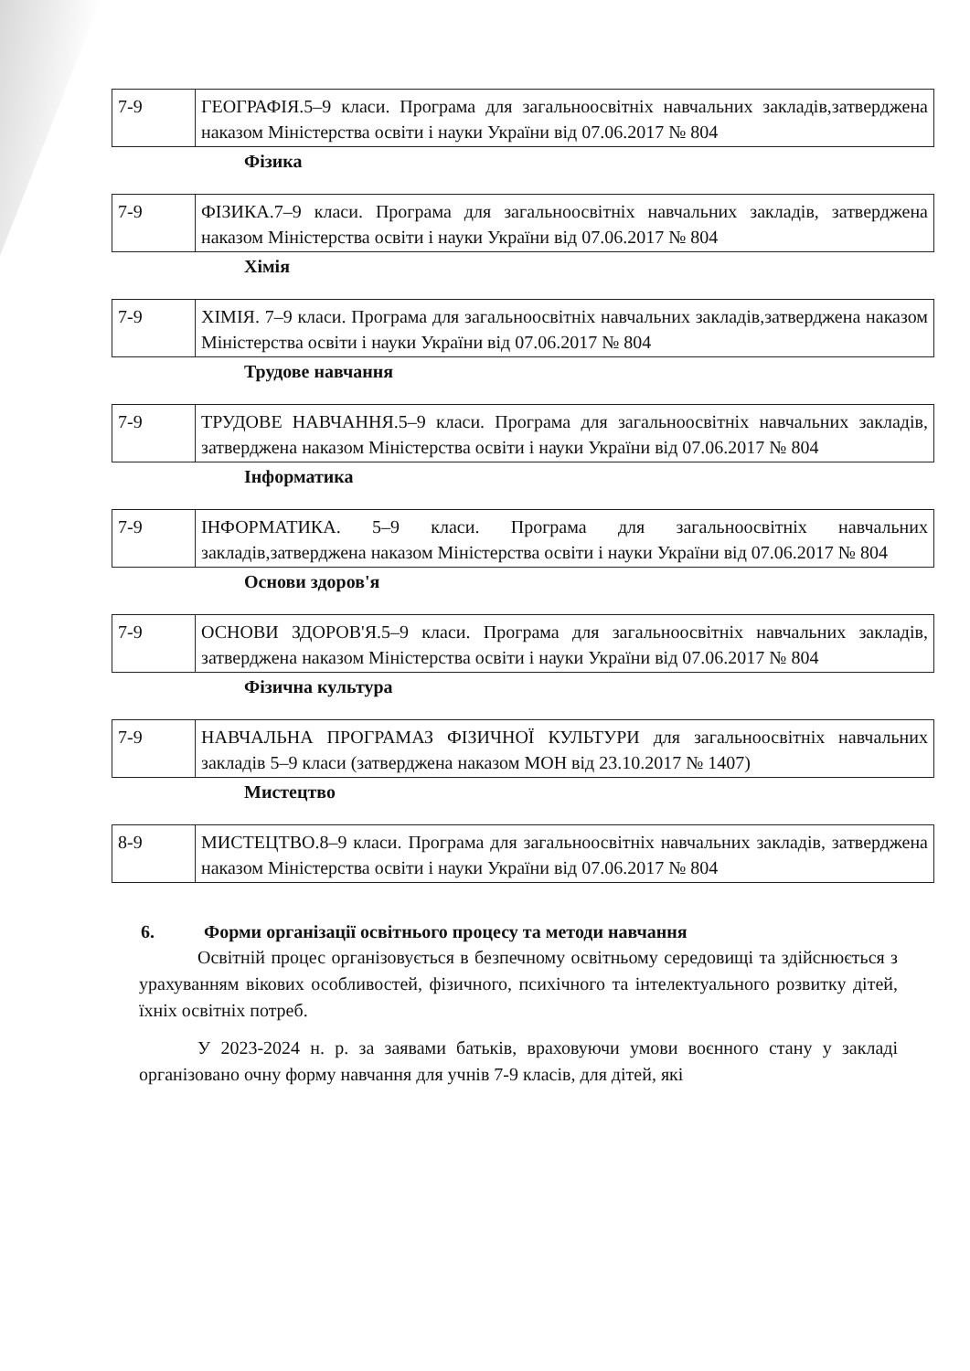| 7-9 | ГЕОГРАФІЯ.5–9 класи. Програма для загальноосвітніх навчальних закладів,затверджена наказом Міністерства освіти і науки України від 07.06.2017 № 804 |
Фізика
| 7-9 | ФІЗИКА.7–9 класи. Програма для загальноосвітніх навчальних закладів, затверджена наказом Міністерства освіти і науки України від 07.06.2017 № 804 |
Хімія
| 7-9 | ХІМІЯ. 7–9 класи. Програма для загальноосвітніх навчальних закладів,затверджена наказом Міністерства освіти і науки України від 07.06.2017 № 804 |
Трудове навчання
| 7-9 | ТРУДОВЕ НАВЧАННЯ.5–9 класи. Програма для загальноосвітніх навчальних закладів, затверджена наказом Міністерства освіти і науки України від 07.06.2017 № 804 |
Інформатика
| 7-9 | ІНФОРМАТИКА. 5–9 класи. Програма для загальноосвітніх навчальних закладів,затверджена наказом Міністерства освіти і науки України від 07.06.2017 № 804 |
Основи здоров'я
| 7-9 | ОСНОВИ ЗДОРОВ'Я.5–9 класи. Програма для загальноосвітніх навчальних закладів, затверджена наказом Міністерства освіти і науки України від 07.06.2017 № 804 |
Фізична культура
| 7-9 | НАВЧАЛЬНА ПРОГРАМАЗ ФІЗИЧНОЇ КУЛЬТУРИ для загальноосвітніх навчальних закладів 5–9 класи (затверджена наказом МОН від 23.10.2017 № 1407) |
Мистецтво
| 8-9 | МИСТЕЦТВО.8–9 класи. Програма для загальноосвітніх навчальних закладів, затверджена наказом Міністерства освіти і науки України від 07.06.2017 № 804 |
6. Форми організації освітнього процесу та методи навчання
Освітній процес організовується в безпечному освітньому середовищі та здійснюється з урахуванням вікових особливостей, фізичного, психічного та інтелектуального розвитку дітей, їхніх освітніх потреб.
У 2023-2024 н. р. за заявами батьків, враховуючи умови воєнного стану у закладі організовано очну форму навчання для учнів 7-9 класів, для дітей, які